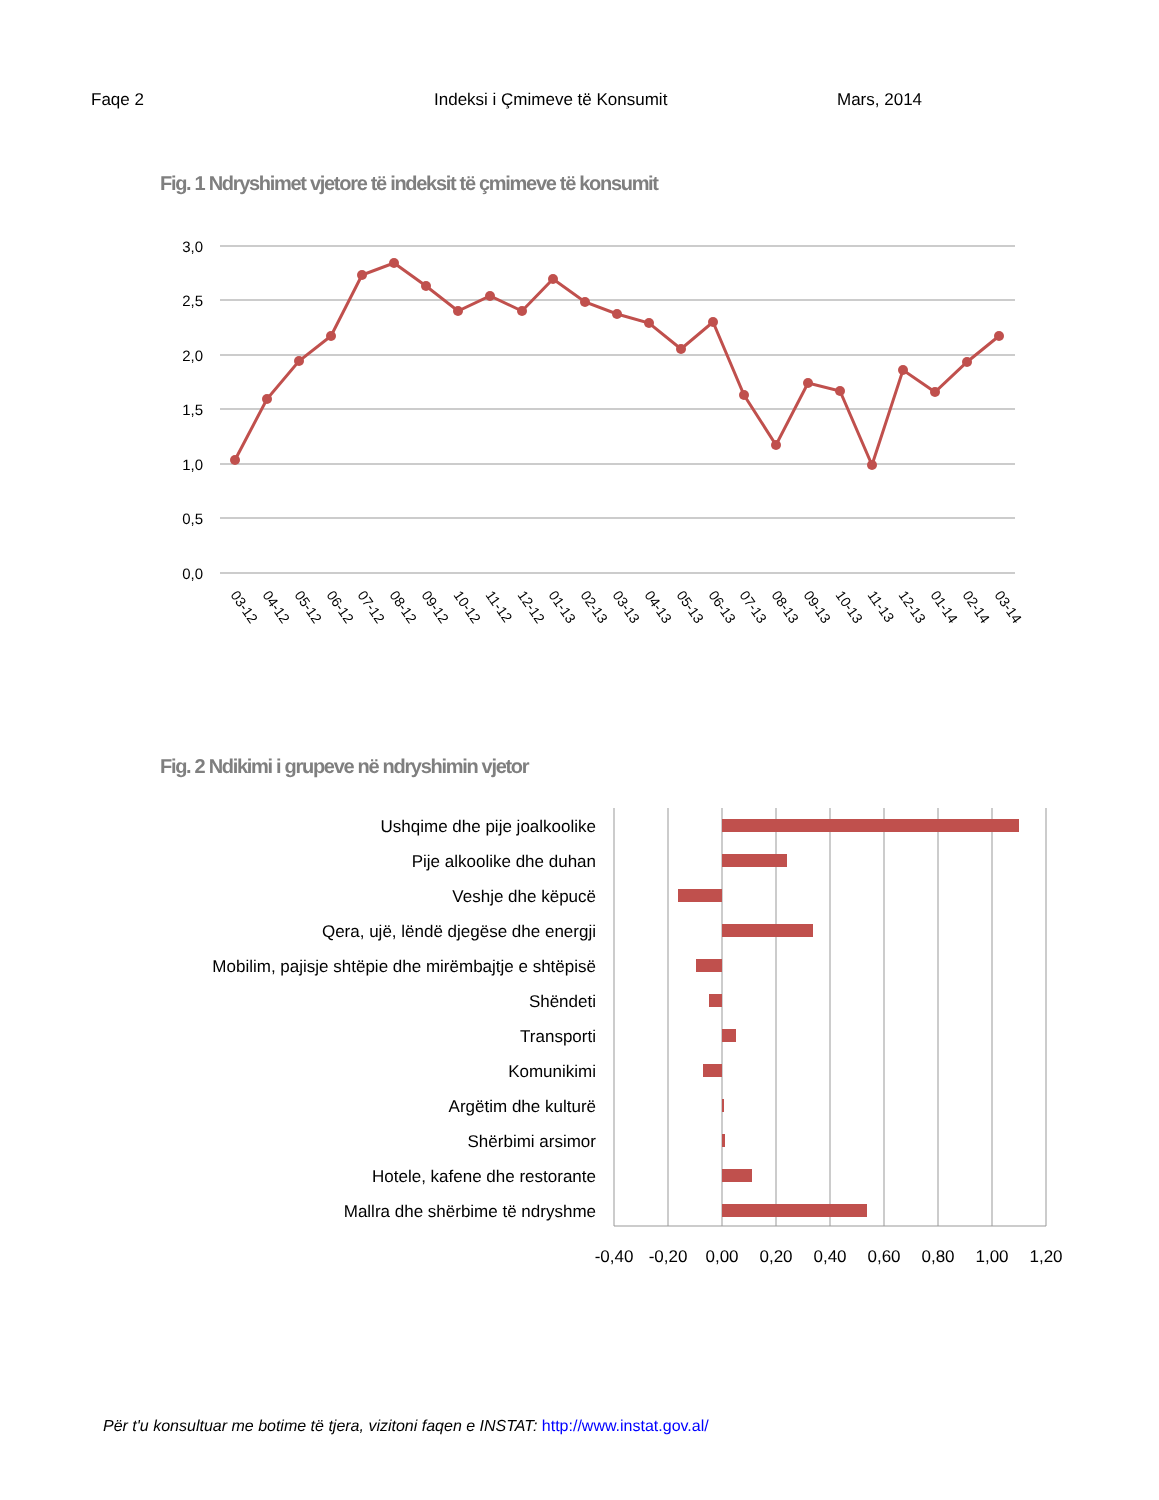Faqe 2 Indeksi i Çmimeve të Konsumit Mars, 2014
Fig. 1 Ndryshimet vjetore të indeksit të çmimeve të konsumit
3,0
2,5
2,0
1,5
1,0
0,5
0,0
03-12
04-12
05-12
06-12
07-12
08-12
09-12
10-12
11-12
12-12
01-13
02-13
03-13
04-13
05-13
06-13
07-13
08-13
09-13
10-13
11-13
12-13
01-14
02-14
03-14
Fig. 2 Ndikimi i grupeve në ndryshimin vjetor
Ushqime dhe pije joalkoolike
Pije alkoolike dhe duhan
Veshje dhe këpucë
Qera, ujë, lëndë djegëse dhe energji
Mobilim, pajisje shtëpie dhe mirëmbajtje e shtëpisë
Shëndeti
Transporti
Komunikimi
Argëtim dhe kulturë
Shërbimi arsimor
Hotele, kafene dhe restorante
Mallra dhe shërbime të ndryshme
-0,40
-0,20
0,00
0,20
0,40
0,60
0,80
1,00
1,20
Për t'u konsultuar me botime të tjera, vizitoni faqen e INSTAT: http://www.instat.gov.al/